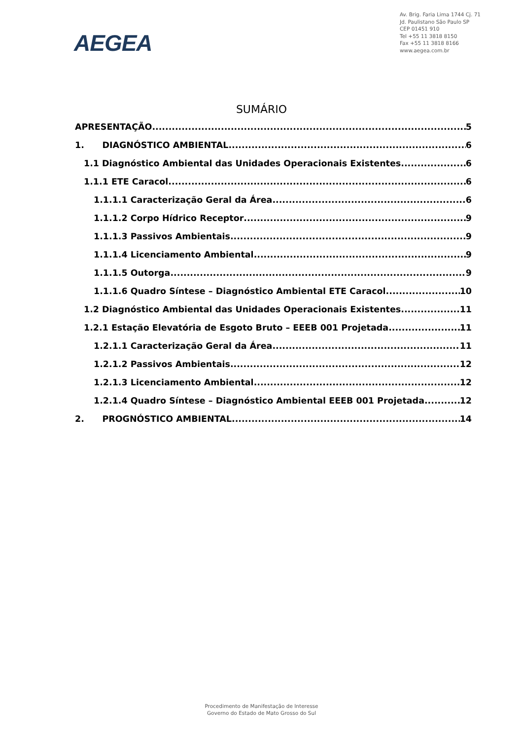AEGEA
Av. Brig. Faria Lima 1744 Cj. 71
Jd. Paulistano São Paulo SP
CEP 01451 910
Tel +55 11 3818 8150
Fax +55 11 3818 8166
www.aegea.com.br
SUMÁRIO
APRESENTAÇÃO 5
1. DIAGNÓSTICO AMBIENTAL 6
1.1 Diagnóstico Ambiental das Unidades Operacionais Existentes 6
1.1.1 ETE Caracol 6
1.1.1.1 Caracterização Geral da Área 6
1.1.1.2 Corpo Hídrico Receptor 9
1.1.1.3 Passivos Ambientais 9
1.1.1.4 Licenciamento Ambiental 9
1.1.1.5 Outorga 9
1.1.1.6 Quadro Síntese – Diagnóstico Ambiental ETE Caracol 10
1.2 Diagnóstico Ambiental das Unidades Operacionais Existentes 11
1.2.1 Estação Elevatória de Esgoto Bruto – EEEB 001 Projetada 11
1.2.1.1 Caracterização Geral da Área 11
1.2.1.2 Passivos Ambientais 12
1.2.1.3 Licenciamento Ambiental 12
1.2.1.4 Quadro Síntese – Diagnóstico Ambiental EEEB 001 Projetada 12
2. PROGNÓSTICO AMBIENTAL 14
Procedimento de Manifestação de Interesse
Governo do Estado de Mato Grosso do Sul